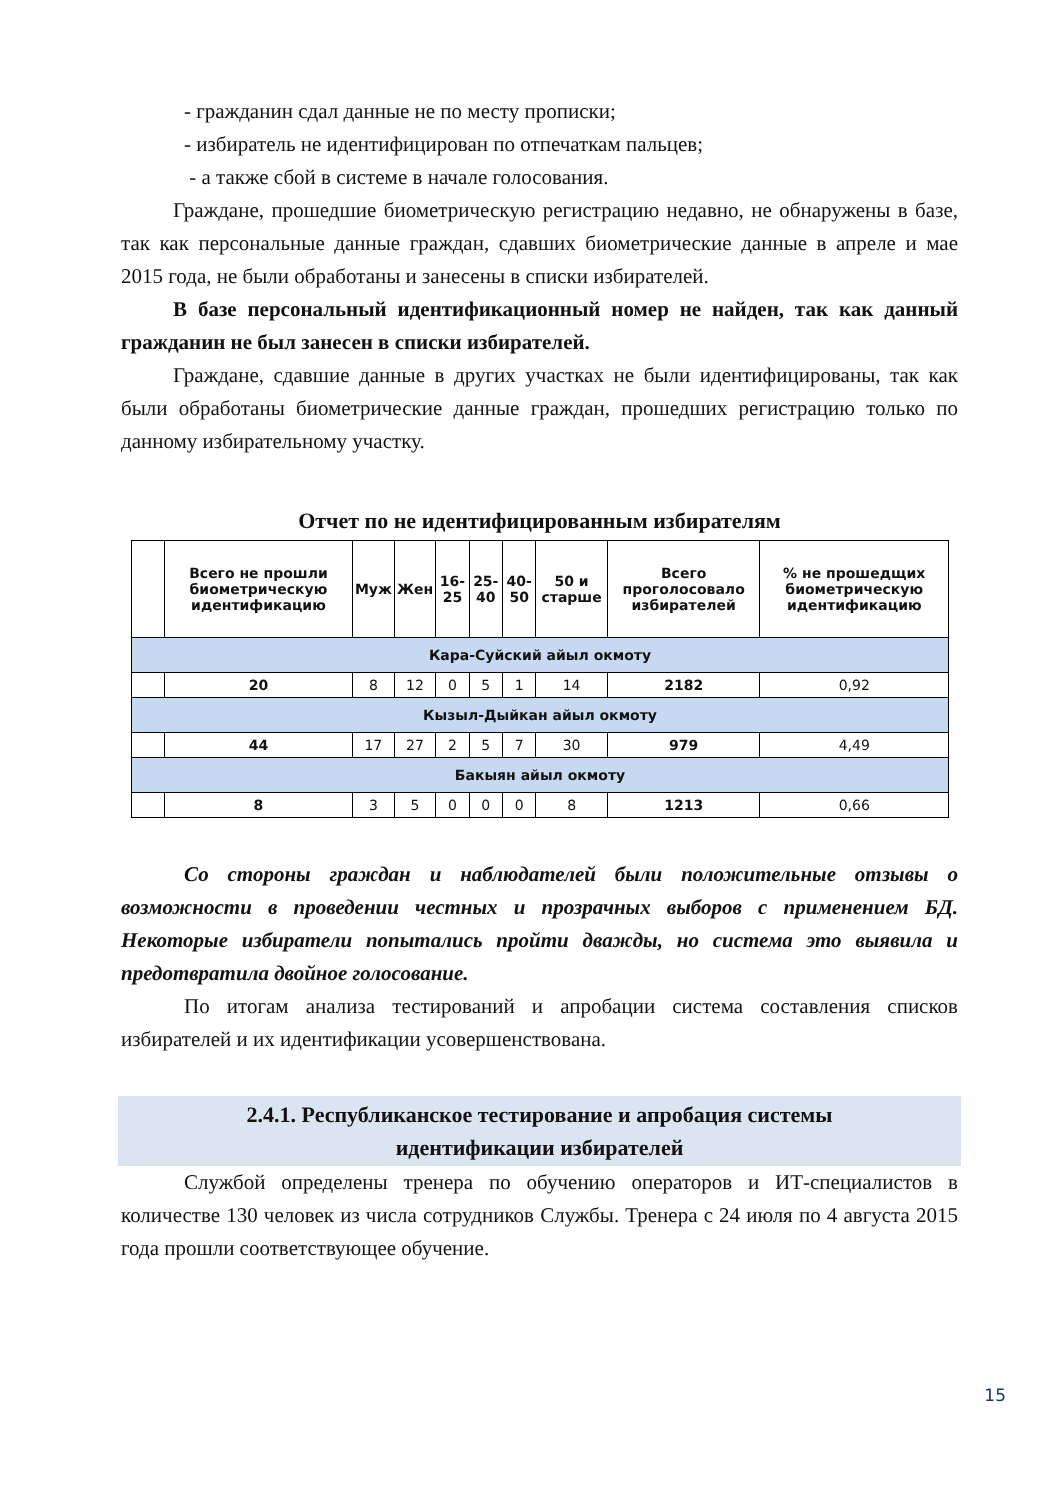- гражданин сдал данные не по месту прописки;
- избиратель не идентифицирован по отпечаткам пальцев;
- а также сбой в системе в начале голосования.
Граждане, прошедшие биометрическую регистрацию недавно, не обнаружены в базе, так как персональные данные граждан, сдавших биометрические данные в апреле и мае 2015 года, не были обработаны и занесены в списки избирателей.
В базе персональный идентификационный номер не найден, так как данный гражданин не был занесен в списки избирателей.
Граждане, сдавшие данные в других участках не были идентифицированы, так как были обработаны биометрические данные граждан, прошедших регистрацию только по данному избирательному участку.
Отчет по не идентифицированным избирателям
| | Всего не прошли биометрическую идентификацию | Муж | Жен | 16-25 | 25-40 | 40-50 | 50 и старше | Всего проголосовало избирателей | % не прошедщих биометрическую идентификацию |
| --- | --- | --- | --- | --- | --- | --- | --- | --- | --- |
| Кара-Суйский айыл окмоту | | | | | | | | | |
| | 20 | 8 | 12 | 0 | 5 | 1 | 14 | 2182 | 0,92 |
| Кызыл-Дыйкан айыл окмоту | | | | | | | | | |
| | 44 | 17 | 27 | 2 | 5 | 7 | 30 | 979 | 4,49 |
| Бакыян айыл окмоту | | | | | | | | | |
| | 8 | 3 | 5 | 0 | 0 | 0 | 8 | 1213 | 0,66 |
Со стороны граждан и наблюдателей были положительные отзывы о возможности в проведении честных и прозрачных выборов с применением БД. Некоторые избиратели попытались пройти дважды, но система это выявила и предотвратила двойное голосование.
По итогам анализа тестирований и апробации система составления списков избирателей и их идентификации усовершенствована.
2.4.1. Республиканское тестирование и апробация системы
идентификации избирателей
Службой определены тренера по обучению операторов и ИТ-специалистов в количестве 130 человек из числа сотрудников Службы. Тренера с 24 июля по 4 августа 2015 года прошли соответствующее обучение.
15